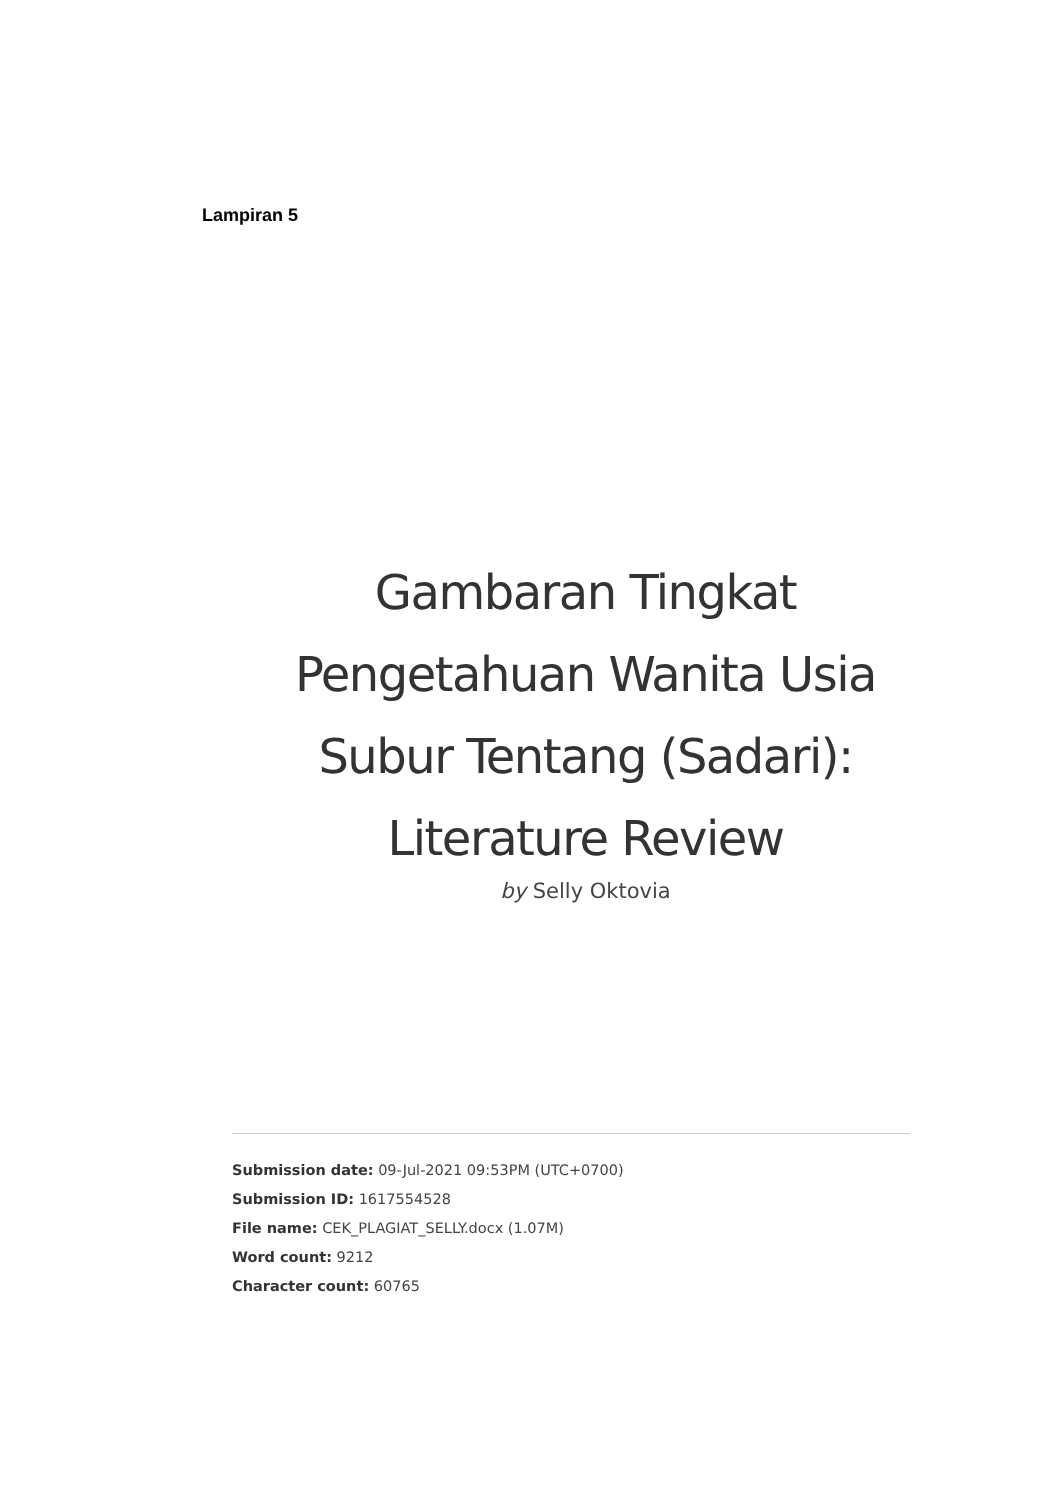Lampiran 5
Gambaran Tingkat
Pengetahuan Wanita Usia
Subur Tentang (Sadari):
Literature Review
by Selly Oktovia
Submission date: 09-Jul-2021 09:53PM (UTC+0700)
Submission ID: 1617554528
File name: CEK_PLAGIAT_SELLY.docx (1.07M)
Word count: 9212
Character count: 60765